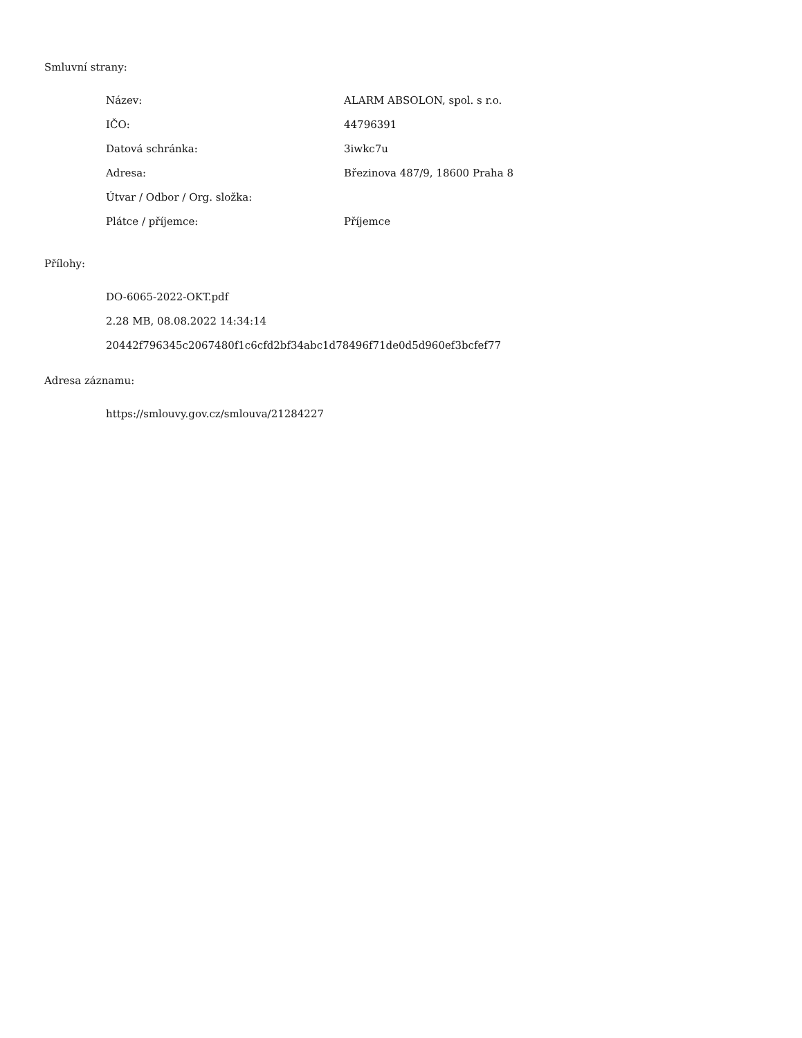Smluvní strany:
| Název: | ALARM ABSOLON, spol. s r.o. |
| IČO: | 44796391 |
| Datová schránka: | 3iwkc7u |
| Adresa: | Březinova 487/9, 18600 Praha 8 |
| Útvar / Odbor / Org. složka: | |
| Plátce / příjemce: | Příjemce |
Přílohy:
DO-6065-2022-OKT.pdf
2.28 MB, 08.08.2022 14:34:14
20442f796345c2067480f1c6cfd2bf34abc1d78496f71de0d5d960ef3bcfef77
Adresa záznamu:
https://smlouvy.gov.cz/smlouva/21284227